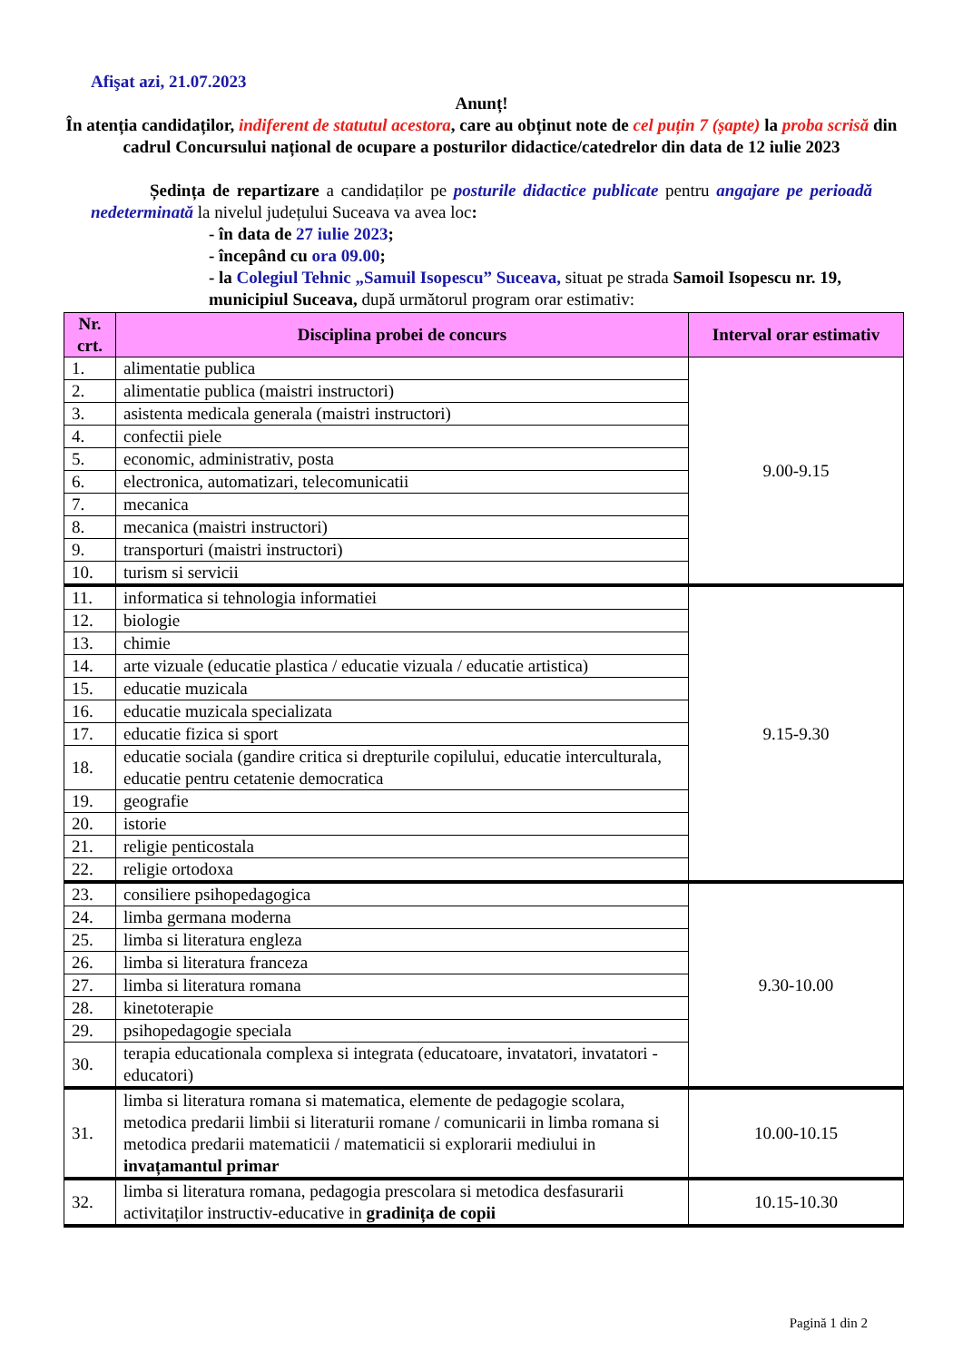Afişat azi, 21.07.2023
Anunț!
În atenția candidaților, indiferent de statutul acestora, care au obținut note de cel puțin 7 (șapte) la proba scrisă din cadrul Concursului național de ocupare a posturilor didactice/catedrelor din data de 12 iulie 2023
Ședința de repartizare a candidaților pe posturile didactice publicate pentru angajare pe perioadă nedeterminată la nivelul județului Suceava va avea loc:
- în data de 27 iulie 2023;
- începând cu ora 09.00;
- la Colegiul Tehnic „Samuil Isopescu” Suceava, situat pe strada Samoil Isopescu nr. 19, municipiul Suceava, după următorul program orar estimativ:
| Nr. crt. | Disciplina probei de concurs | Interval orar estimativ |
| --- | --- | --- |
| 1. | alimentatie publica | 9.00-9.15 |
| 2. | alimentatie publica (maistri instructori) | |
| 3. | asistenta medicala generala (maistri instructori) | |
| 4. | confectii piele | |
| 5. | economic, administrativ, posta | |
| 6. | electronica, automatizari, telecomunicatii | |
| 7. | mecanica | |
| 8. | mecanica (maistri instructori) | |
| 9. | transporturi (maistri instructori) | |
| 10. | turism si servicii | |
| 11. | informatica si tehnologia informatiei | 9.15-9.30 |
| 12. | biologie | |
| 13. | chimie | |
| 14. | arte vizuale (educatie plastica / educatie vizuala / educatie artistica) | |
| 15. | educatie muzicala | |
| 16. | educatie muzicala specializata | |
| 17. | educatie fizica si sport | |
| 18. | educatie sociala (gandire critica si drepturile copilului, educatie interculturala, educatie pentru cetatenie democratica | |
| 19. | geografie | |
| 20. | istorie | |
| 21. | religie penticostala | |
| 22. | religie ortodoxa | |
| 23. | consiliere psihopedagogica | 9.30-10.00 |
| 24. | limba germana moderna | |
| 25. | limba si literatura engleza | |
| 26. | limba si literatura franceza | |
| 27. | limba si literatura romana | |
| 28. | kinetoterapie | |
| 29. | psihopedagogie speciala | |
| 30. | terapia educationala complexa si integrata (educatoare, invatatori, invatatori - educatori) | |
| 31. | limba si literatura romana si matematica, elemente de pedagogie scolara, metodica predarii limbii si literaturii romane / comunicarii in limba romana si metodica predarii matematicii / matematicii si explorarii mediului in invațamantul primar | 10.00-10.15 |
| 32. | limba si literatura romana, pedagogia prescolara si metodica desfasurarii activitaților instructiv-educative in gradinița de copii | 10.15-10.30 |
Pagină 1 din 2